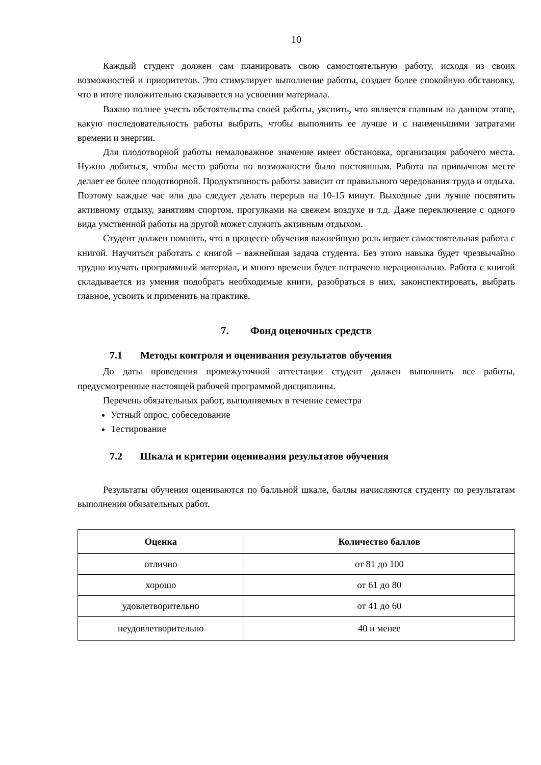10
Каждый студент должен сам планировать свою самостоятельную работу, исходя из своих возможностей и приоритетов. Это стимулирует выполнение работы, создает более спокойную обстановку, что в итоге положительно сказывается на усвоении материала.
Важно полнее учесть обстоятельства своей работы, уяснить, что является главным на данном этапе, какую последовательность работы выбрать, чтобы выполнить ее лучше и с наименьшими затратами времени и энергии.
Для плодотворной работы немаловажное значение имеет обстановка, организация рабочего места. Нужно добиться, чтобы место работы по возможности было постоянным. Работа на привычном месте делает ее более плодотворной. Продуктивность работы зависит от правильного чередования труда и отдыха. Поэтому каждые час или два следует делать перерыв на 10-15 минут. Выходные дни лучше посвятить активному отдыху, занятиям спортом, прогулками на свежем воздухе и т.д. Даже переключение с одного вида умственной работы на другой может служить активным отдыхом.
Студент должен помнить, что в процессе обучения важнейшую роль играет самостоятельная работа с книгой. Научиться работать с книгой – важнейшая задача студента. Без этого навыка будет чрезвычайно трудно изучать программный материал, и много времени будет потрачено нерационально. Работа с книгой складывается из умения подобрать необходимые книги, разобраться в них, законспектировать, выбрать главное, усвоить и применить на практике.
7. Фонд оценочных средств
7.1 Методы контроля и оценивания результатов обучения
До даты проведения промежуточной аттестации студент должен выполнить все работы, предусмотренные настоящей рабочей программой дисциплины.
Перечень обязательных работ, выполняемых в течение семестра
Устный опрос, собеседование
Тестирование
7.2 Шкала и критерии оценивания результатов обучения
Результаты обучения оцениваются по балльной шкале, баллы начисляются студенту по результатам выполнения обязательных работ.
| Оценка | Количество баллов |
| --- | --- |
| отлично | от 81 до 100 |
| хорошо | от 61 до 80 |
| удовлетворительно | от 41 до 60 |
| неудовлетворительно | 40 и менее |